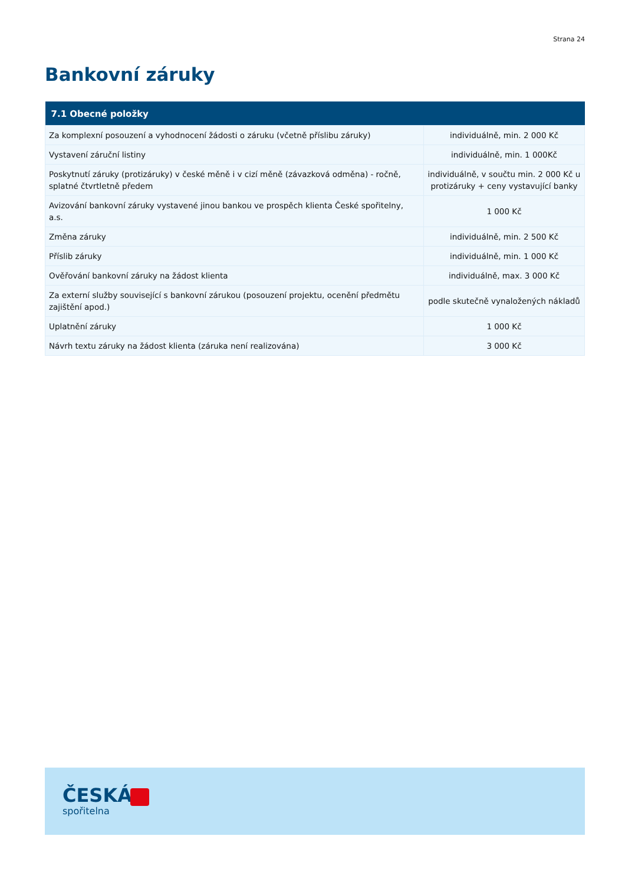Strana 24
Bankovní záruky
| 7.1 Obecné položky | |
| --- | --- |
| Za komplexní posouzení a vyhodnocení žádosti o záruku (včetně příslibu záruky) | individuálně, min. 2 000 Kč |
| Vystavení záruční listiny | individuálně, min. 1 000Kč |
| Poskytnutí záruky (protizáruky) v české měně i v cizí měně (závazková odměna) - ročně, splatné čtvrtletně předem | individuálně, v součtu min. 2 000 Kč u protizáruky + ceny vystavující banky |
| Avizování bankovní záruky vystavené jinou bankou ve prospěch klienta České spořitelny, a.s. | 1 000 Kč |
| Změna záruky | individuálně, min. 2 500 Kč |
| Příslib záruky | individuálně, min. 1 000 Kč |
| Ověřování bankovní záruky na žádost klienta | individuálně, max. 3 000 Kč |
| Za externí služby související s bankovní zárukou (posouzení projektu, ocenění předmětu zajištění apod.) | podle skutečně vynaložených nákladů |
| Uplatnění záruky | 1 000 Kč |
| Návrh textu záruky na žádost klienta (záruka není realizována) | 3 000 Kč |
ČESKÁ
spořitelna